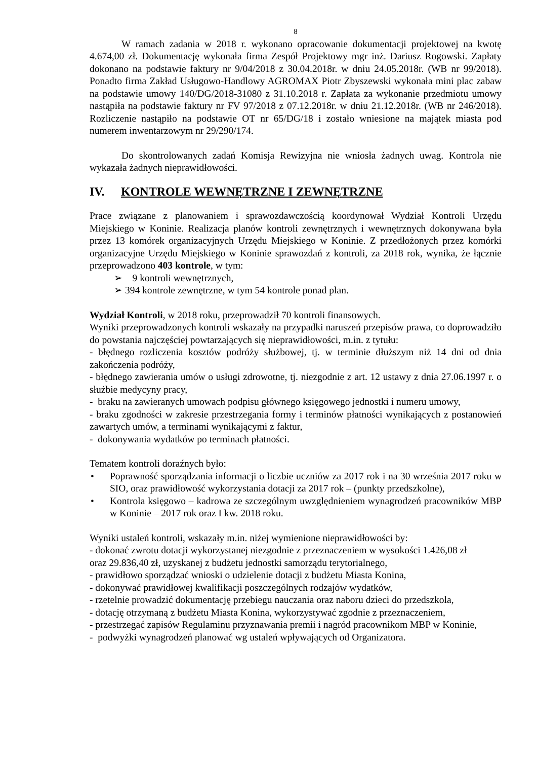8
W ramach zadania w 2018 r. wykonano opracowanie dokumentacji projektowej na kwotę 4.674,00 zł. Dokumentację wykonała firma Zespół Projektowy mgr inż. Dariusz Rogowski. Zapłaty dokonano na podstawie faktury nr 9/04/2018 z 30.04.2018r. w dniu 24.05.2018r. (WB nr 99/2018). Ponadto firma Zakład Usługowo-Handlowy AGROMAX Piotr Zbyszewski wykonała mini plac zabaw na podstawie umowy 140/DG/2018-31080 z 31.10.2018 r. Zapłata za wykonanie przedmiotu umowy nastąpiła na podstawie faktury nr FV 97/2018 z 07.12.2018r. w dniu 21.12.2018r. (WB nr 246/2018). Rozliczenie nastąpiło na podstawie OT nr 65/DG/18 i zostało wniesione na majątek miasta pod numerem inwentarzowym nr 29/290/174.
Do skontrolowanych zadań Komisja Rewizyjna nie wniosła żadnych uwag. Kontrola nie wykazała żadnych nieprawidłowości.
IV. KONTROLE WEWNĘTRZNE I ZEWNĘTRZNE
Prace związane z planowaniem i sprawozdawczością koordynował Wydział Kontroli Urzędu Miejskiego w Koninie. Realizacja planów kontroli zewnętrznych i wewnętrznych dokonywana była przez 13 komórek organizacyjnych Urzędu Miejskiego w Koninie. Z przedłożonych przez komórki organizacyjne Urzędu Miejskiego w Koninie sprawozdań z kontroli, za 2018 rok, wynika, że łącznie przeprowadzono 403 kontrole, w tym:
➢ 9 kontroli wewnętrznych,
➢ 394 kontrole zewnętrzne, w tym 54 kontrole ponad plan.
Wydział Kontroli, w 2018 roku, przeprowadził 70 kontroli finansowych.
Wyniki przeprowadzonych kontroli wskazały na przypadki naruszeń przepisów prawa, co doprowadziło do powstania najczęściej powtarzających się nieprawidłowości, m.in. z tytułu:
- błędnego rozliczenia kosztów podróży służbowej, tj. w terminie dłuższym niż 14 dni od dnia zakończenia podróży,
- błędnego zawierania umów o usługi zdrowotne, tj. niezgodnie z art. 12 ustawy z dnia 27.06.1997 r. o służbie medycyny pracy,
- braku na zawieranych umowach podpisu głównego księgowego jednostki i numeru umowy,
- braku zgodności w zakresie przestrzegania formy i terminów płatności wynikających z postanowień zawartych umów, a terminami wynikającymi z faktur,
- dokonywania wydatków po terminach płatności.
Tematem kontroli doraźnych było:
• Poprawność sporządzania informacji o liczbie uczniów za 2017 rok i na 30 września 2017 roku w SIO, oraz prawidłowość wykorzystania dotacji za 2017 rok – (punkty przedszkolne),
• Kontrola księgowo – kadrowa ze szczególnym uwzględnieniem wynagrodzeń pracowników MBP w Koninie – 2017 rok oraz I kw. 2018 roku.
Wyniki ustaleń kontroli, wskazały m.in. niżej wymienione nieprawidłowości by:
- dokonać zwrotu dotacji wykorzystanej niezgodnie z przeznaczeniem w wysokości 1.426,08 zł
oraz 29.836,40 zł, uzyskanej z budżetu jednostki samorządu terytorialnego,
- prawidłowo sporządzać wnioski o udzielenie dotacji z budżetu Miasta Konina,
- dokonywać prawidłowej kwalifikacji poszczególnych rodzajów wydatków,
- rzetelnie prowadzić dokumentację przebiegu nauczania oraz naboru dzieci do przedszkola,
- dotację otrzymaną z budżetu Miasta Konina, wykorzystywać zgodnie z przeznaczeniem,
- przestrzegać zapisów Regulaminu przyznawania premii i nagród pracownikom MBP w Koninie,
- podwyżki wynagrodzeń planować wg ustaleń wpływających od Organizatora.